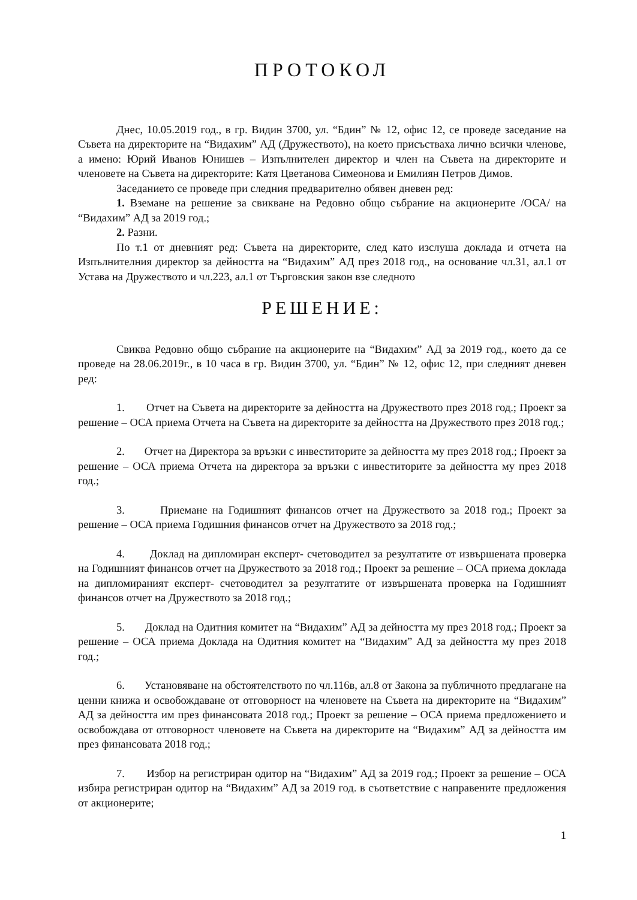ПРОТОКОЛ
Днес, 10.05.2019 год., в гр. Видин 3700, ул. “Бдин” № 12, офис 12, се проведе заседание на Съвета на директорите на “Видахим” АД (Дружеството), на което присъстваха лично всички членове, а имено: Юрий Иванов Юнишев – Изпълнителен директор и член на Съвета на директорите и членовете на Съвета на директорите: Катя Цветанова Симеонова и Емилиян Петров Димов.
Заседанието се проведе при следния предварително обявен дневен ред:
1. Вземане на решение за свикване на Редовно общо събрание на акционерите /ОСА/ на “Видахим” АД за 2019 год.;
2. Разни.
По т.1 от дневният ред: Съвета на директорите, след като изслуша доклада и отчета на Изпълнителния директор за дейността на “Видахим” АД през 2018 год., на основание чл.31, ал.1 от Устава на Дружеството и чл.223, ал.1 от Търговския закон взе следното
РЕШЕНИЕ:
Свиква Редовно общо събрание на акционерите на “Видахим” АД за 2019 год., което да се проведе на 28.06.2019г., в 10 часа в гр. Видин 3700, ул. “Бдин” № 12, офис 12, при следният дневен ред:
1. Отчет на Съвета на директорите за дейността на Дружеството през 2018 год.; Проект за решение – ОСА приема Отчета на Съвета на директорите за дейността на Дружеството през 2018 год.;
2. Отчет на Директора за връзки с инвеститорите за дейността му през 2018 год.; Проект за решение – ОСА приема Отчета на директора за връзки с инвеститорите за дейността му през 2018 год.;
3. Приемане на Годишният финансов отчет на Дружеството за 2018 год.; Проект за решение – ОСА приема Годишния финансов отчет на Дружеството за 2018 год.;
4. Доклад на дипломиран експерт- счетоводител за резултатите от извършената проверка на Годишният финансов отчет на Дружеството за 2018 год.; Проект за решение – ОСА приема доклада на дипломираният експерт- счетоводител за резултатите от извършената проверка на Годишният финансов отчет на Дружеството за 2018 год.;
5. Доклад на Одитния комитет на “Видахим” АД за дейността му през 2018 год.; Проект за решение – ОСА приема Доклада на Одитния комитет на “Видахим” АД за дейността му през 2018 год.;
6. Установяване на обстоятелството по чл.116в, ал.8 от Закона за публичното предлагане на ценни книжа и освобождаване от отговорност на членовете на Съвета на директорите на “Видахим” АД за дейността им през финансовата 2018 год.; Проект за решение – ОСА приема предложението и освобождава от отговорност членовете на Съвета на директорите на “Видахим” АД за дейността им през финансовата 2018 год.;
7. Избор на регистриран одитор на “Видахим” АД за 2019 год.; Проект за решение – ОСА избира регистриран одитор на “Видахим” АД за 2019 год. в съответствие с направените предложения от акционерите;
1